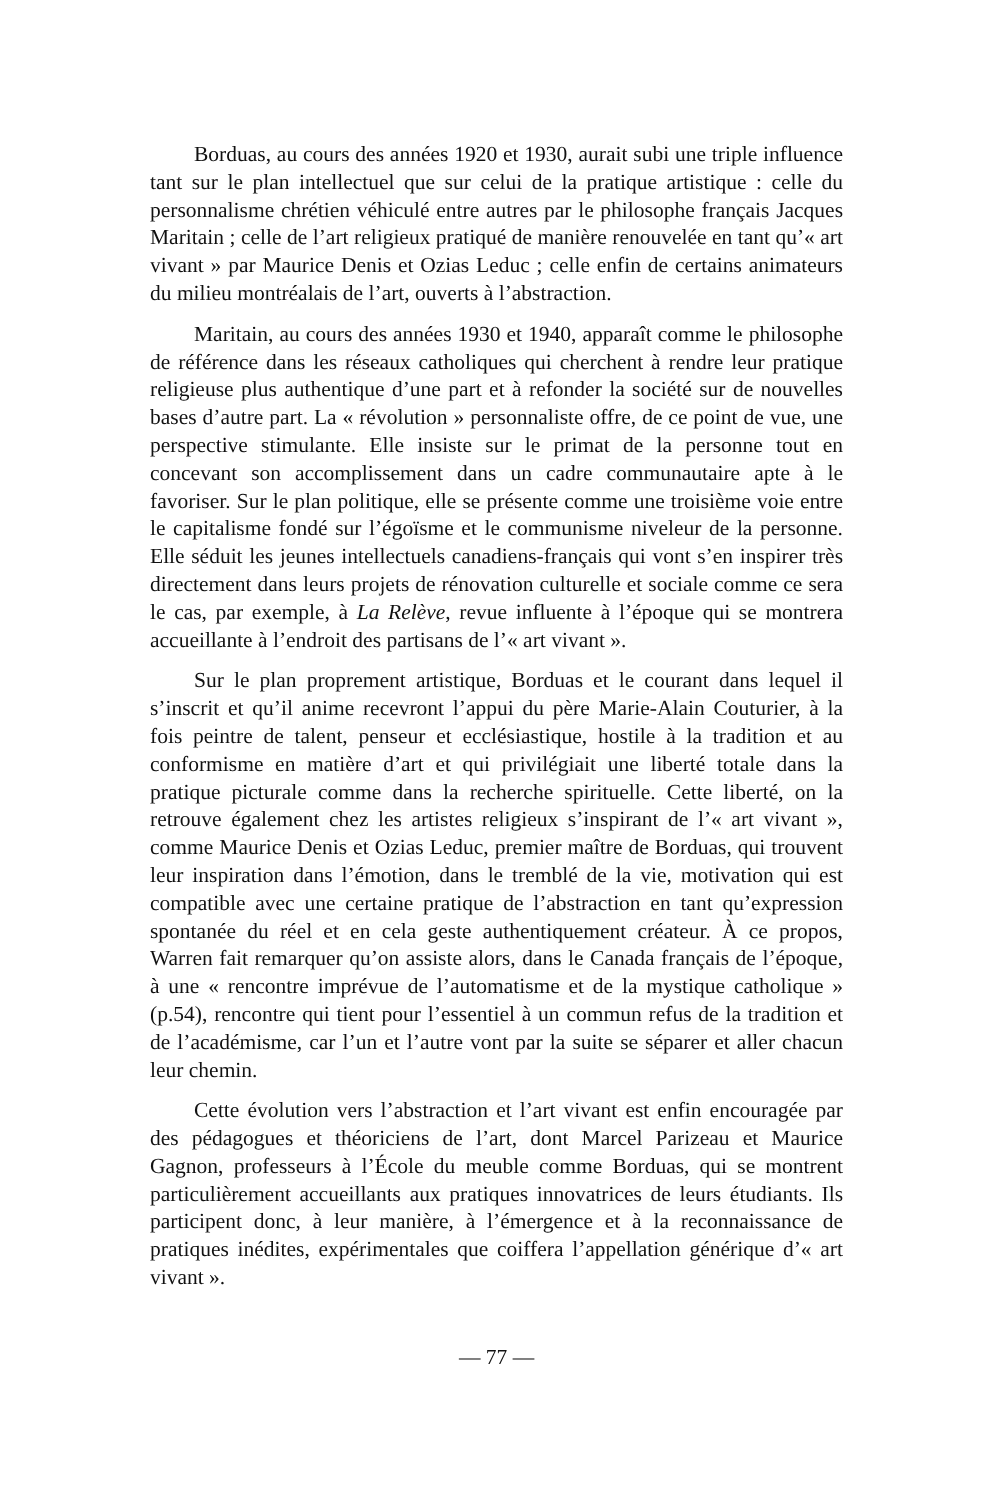Borduas, au cours des années 1920 et 1930, aurait subi une triple influence tant sur le plan intellectuel que sur celui de la pratique artistique : celle du personnalisme chrétien véhiculé entre autres par le philosophe français Jacques Maritain ; celle de l’art religieux pratiqué de manière renouvelée en tant qu’« art vivant » par Maurice Denis et Ozias Leduc ; celle enfin de certains animateurs du milieu montréalais de l’art, ouverts à l’abstraction.
Maritain, au cours des années 1930 et 1940, apparaît comme le philosophe de référence dans les réseaux catholiques qui cherchent à rendre leur pratique religieuse plus authentique d’une part et à refonder la société sur de nouvelles bases d’autre part. La « révolution » personnaliste offre, de ce point de vue, une perspective stimulante. Elle insiste sur le primat de la personne tout en concevant son accomplissement dans un cadre communautaire apte à le favoriser. Sur le plan politique, elle se présente comme une troisième voie entre le capitalisme fondé sur l’égoïsme et le communisme niveleur de la personne. Elle séduit les jeunes intellectuels canadiens-français qui vont s’en inspirer très directement dans leurs projets de rénovation culturelle et sociale comme ce sera le cas, par exemple, à La Relève, revue influente à l’époque qui se montrera accueillante à l’endroit des partisans de l’« art vivant ».
Sur le plan proprement artistique, Borduas et le courant dans lequel il s’inscrit et qu’il anime recevront l’appui du père Marie-Alain Couturier, à la fois peintre de talent, penseur et ecclésiastique, hostile à la tradition et au conformisme en matière d’art et qui privilégiait une liberté totale dans la pratique picturale comme dans la recherche spirituelle. Cette liberté, on la retrouve également chez les artistes religieux s’inspirant de l’« art vivant », comme Maurice Denis et Ozias Leduc, premier maître de Borduas, qui trouvent leur inspiration dans l’émotion, dans le tremblé de la vie, motivation qui est compatible avec une certaine pratique de l’abstraction en tant qu’expression spontanée du réel et en cela geste authentiquement créateur. À ce propos, Warren fait remarquer qu’on assiste alors, dans le Canada français de l’époque, à une « rencontre imprévue de l’automatisme et de la mystique catholique » (p.54), rencontre qui tient pour l’essentiel à un commun refus de la tradition et de l’académisme, car l’un et l’autre vont par la suite se séparer et aller chacun leur chemin.
Cette évolution vers l’abstraction et l’art vivant est enfin encouragée par des pédagogues et théoriciens de l’art, dont Marcel Parizeau et Maurice Gagnon, professeurs à l’École du meuble comme Borduas, qui se montrent particulièrement accueillants aux pratiques innovatrices de leurs étudiants. Ils participent donc, à leur manière, à l’émergence et à la reconnaissance de pratiques inédites, expérimentales que coiffera l’appellation générique d’« art vivant ».
— 77 —